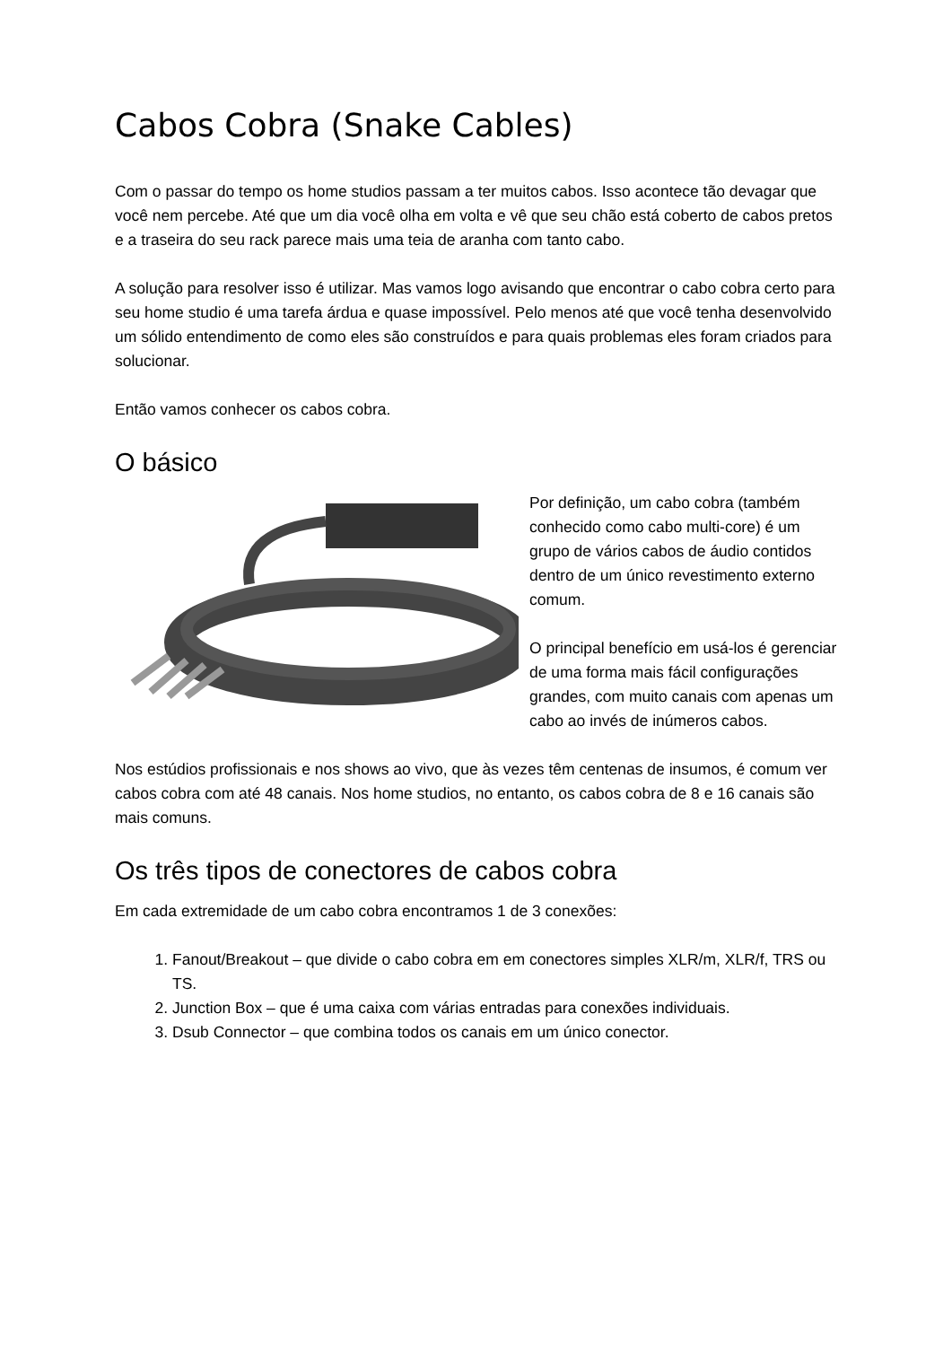Cabos Cobra (Snake Cables)
Com o passar do tempo os home studios passam a ter muitos cabos. Isso acontece tão devagar que você nem percebe. Até que um dia você olha em volta e vê que seu chão está coberto de cabos pretos e a traseira do seu rack parece mais uma teia de aranha com tanto cabo.
A solução para resolver isso é utilizar. Mas vamos logo avisando que encontrar o cabo cobra certo para seu home studio é uma tarefa árdua e quase impossível. Pelo menos até que você tenha desenvolvido um sólido entendimento de como eles são construídos e para quais problemas eles foram criados para solucionar.
Então vamos conhecer os cabos cobra.
O básico
Por definição, um cabo cobra (também conhecido como cabo multi-core) é um grupo de vários cabos de áudio contidos dentro de um único revestimento externo comum.
O principal benefício em usá-los é gerenciar de uma forma mais fácil configurações grandes, com muito canais com apenas um cabo ao invés de inúmeros cabos.
Nos estúdios profissionais e nos shows ao vivo, que às vezes têm centenas de insumos, é comum ver cabos cobra com até 48 canais. Nos home studios, no entanto, os cabos cobra de 8 e 16 canais são mais comuns.
Os três tipos de conectores de cabos cobra
Em cada extremidade de um cabo cobra encontramos 1 de 3 conexões:
1. Fanout/Breakout – que divide o cabo cobra em em conectores simples XLR/m, XLR/f, TRS ou TS.
2. Junction Box – que é uma caixa com várias entradas para conexões individuais.
3. Dsub Connector – que combina todos os canais em um único conector.